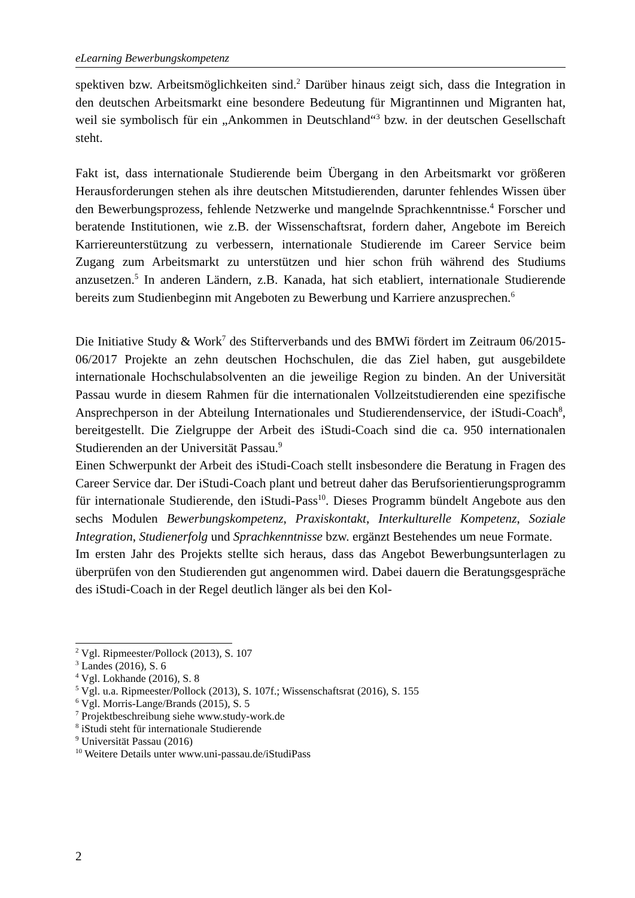eLearning Bewerbungskompetenz
spektiven bzw. Arbeitsmöglichkeiten sind.<sup>2</sup> Darüber hinaus zeigt sich, dass die Integration in den deutschen Arbeitsmarkt eine besondere Bedeutung für Migrantinnen und Migranten hat, weil sie symbolisch für ein „Ankommen in Deutschland“<sup>3</sup> bzw. in der deutschen Gesellschaft steht.
Fakt ist, dass internationale Studierende beim Übergang in den Arbeitsmarkt vor größeren Herausforderungen stehen als ihre deutschen Mitstudierenden, darunter fehlendes Wissen über den Bewerbungsprozess, fehlende Netzwerke und mangelnde Sprachkenntnisse.<sup>4</sup> Forscher und beratende Institutionen, wie z.B. der Wissenschaftsrat, fordern daher, Angebote im Bereich Karriereunterstützung zu verbessern, internationale Studierende im Career Service beim Zugang zum Arbeitsmarkt zu unterstützen und hier schon früh während des Studiums anzusetzen.<sup>5</sup> In anderen Ländern, z.B. Kanada, hat sich etabliert, internationale Studierende bereits zum Studienbeginn mit Angeboten zu Bewerbung und Karriere anzusprechen.<sup>6</sup>
Die Initiative Study & Work<sup>7</sup> des Stifterverbands und des BMWi fördert im Zeitraum 06/2015-06/2017 Projekte an zehn deutschen Hochschulen, die das Ziel haben, gut ausgebildete internationale Hochschulabsolventen an die jeweilige Region zu binden. An der Universität Passau wurde in diesem Rahmen für die internationalen Vollzeitstudierenden eine spezifische Ansprechperson in der Abteilung Internationales und Studierendenservice, der iStudi-Coach<sup>8</sup>, bereitgestellt. Die Zielgruppe der Arbeit des iStudi-Coach sind die ca. 950 internationalen Studierenden an der Universität Passau.<sup>9</sup>
Einen Schwerpunkt der Arbeit des iStudi-Coach stellt insbesondere die Beratung in Fragen des Career Service dar. Der iStudi-Coach plant und betreut daher das Berufsorientierungsprogramm für internationale Studierende, den iStudi-Pass<sup>10</sup>. Dieses Programm bündelt Angebote aus den sechs Modulen Bewerbungskompetenz, Praxiskontakt, Interkulturelle Kompetenz, Soziale Integration, Studienerfolg und Sprachkenntnisse bzw. ergänzt Bestehendes um neue Formate.
Im ersten Jahr des Projekts stellte sich heraus, dass das Angebot Bewerbungsunterlagen zu überprüfen von den Studierenden gut angenommen wird. Dabei dauern die Beratungsgespräche des iStudi-Coach in der Regel deutlich länger als bei den Kol-
<sup>2</sup> Vgl. Ripmeester/Pollock (2013), S. 107
<sup>3</sup> Landes (2016), S. 6
<sup>4</sup> Vgl. Lokhande (2016), S. 8
<sup>5</sup> Vgl. u.a. Ripmeester/Pollock (2013), S. 107f.; Wissenschaftsrat (2016), S. 155
<sup>6</sup> Vgl. Morris-Lange/Brands (2015), S. 5
<sup>7</sup> Projektbeschreibung siehe www.study-work.de
<sup>8</sup> iStudi steht für internationale Studierende
<sup>9</sup> Universität Passau (2016)
<sup>10</sup> Weitere Details unter www.uni-passau.de/iStudiPass
2